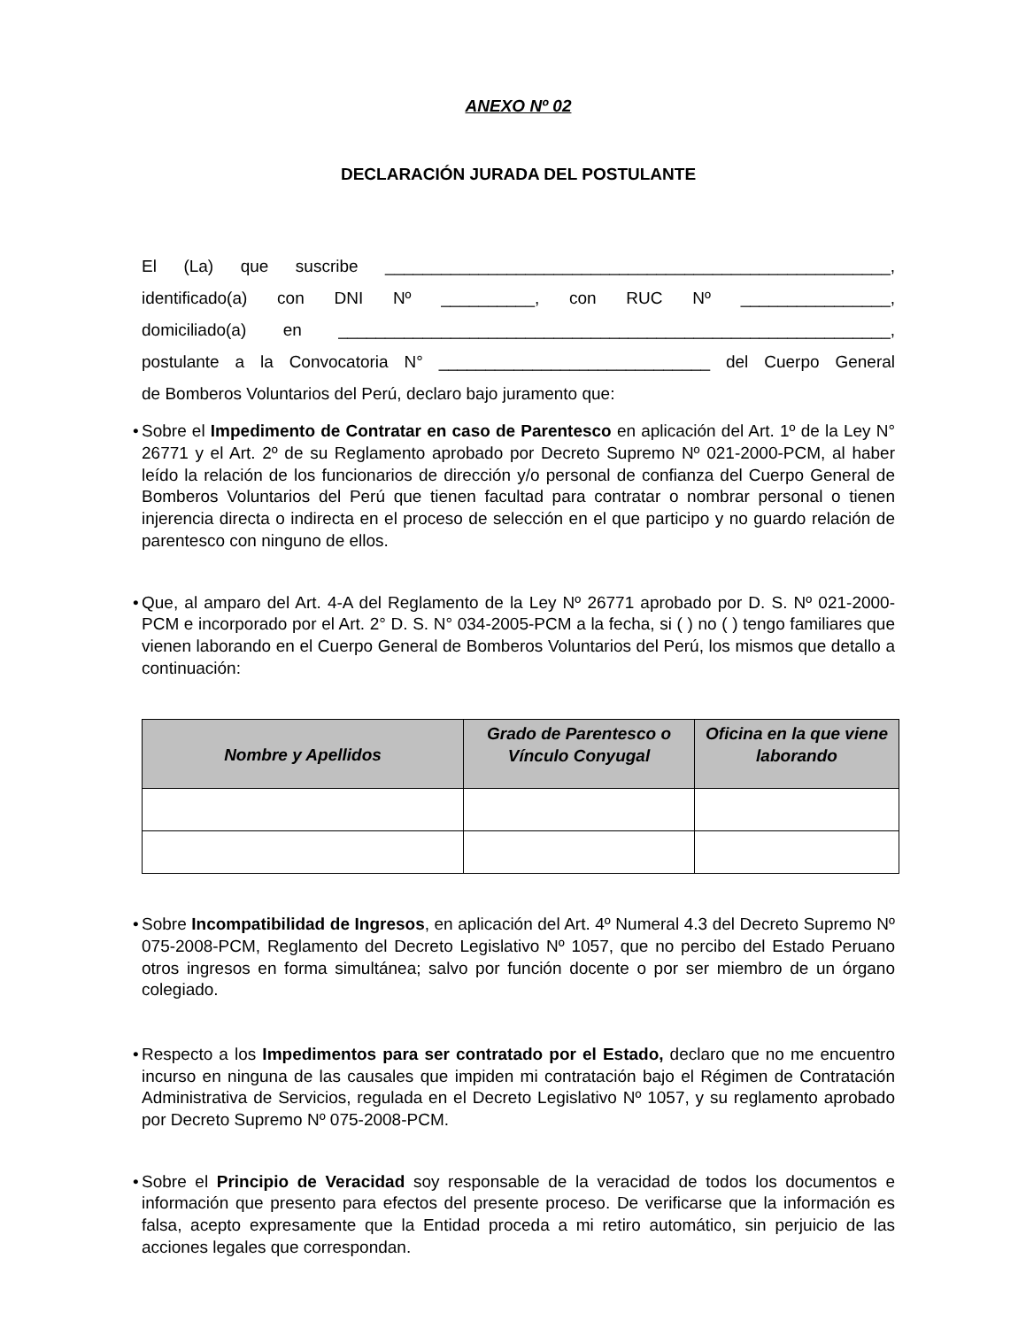ANEXO Nº 02
DECLARACIÓN JURADA DEL POSTULANTE
El (La) que suscribe ______________________________________________________,
identificado(a) con DNI Nº __________, con RUC Nº ________________,
domiciliado(a) en ___________________________________________________________,
postulante a la Convocatoria N° _____________________________ del Cuerpo General
de Bomberos Voluntarios del Perú, declaro bajo juramento que:
• Sobre el Impedimento de Contratar en caso de Parentesco en aplicación del Art. 1º de la Ley N° 26771 y el Art. 2º de su Reglamento aprobado por Decreto Supremo Nº 021-2000-PCM, al haber leído la relación de los funcionarios de dirección y/o personal de confianza del Cuerpo General de Bomberos Voluntarios del Perú que tienen facultad para contratar o nombrar personal o tienen injerencia directa o indirecta en el proceso de selección en el que participo y no guardo relación de parentesco con ninguno de ellos.
• Que, al amparo del Art. 4-A del Reglamento de la Ley Nº 26771 aprobado por D. S. Nº 021-2000-PCM e incorporado por el Art. 2° D. S. N° 034-2005-PCM a la fecha, si ( ) no ( ) tengo familiares que vienen laborando en el Cuerpo General de Bomberos Voluntarios del Perú, los mismos que detallo a continuación:
| Nombre y Apellidos | Grado de Parentesco o Vínculo Conyugal | Oficina en la que viene laborando |
| --- | --- | --- |
• Sobre Incompatibilidad de Ingresos, en aplicación del Art. 4º Numeral 4.3 del Decreto Supremo Nº 075-2008-PCM, Reglamento del Decreto Legislativo Nº 1057, que no percibo del Estado Peruano otros ingresos en forma simultánea; salvo por función docente o por ser miembro de un órgano colegiado.
• Respecto a los Impedimentos para ser contratado por el Estado, declaro que no me encuentro incurso en ninguna de las causales que impiden mi contratación bajo el Régimen de Contratación Administrativa de Servicios, regulada en el Decreto Legislativo Nº 1057, y su reglamento aprobado por Decreto Supremo Nº 075-2008-PCM.
• Sobre el Principio de Veracidad soy responsable de la veracidad de todos los documentos e información que presento para efectos del presente proceso. De verificarse que la información es falsa, acepto expresamente que la Entidad proceda a mi retiro automático, sin perjuicio de las acciones legales que correspondan.